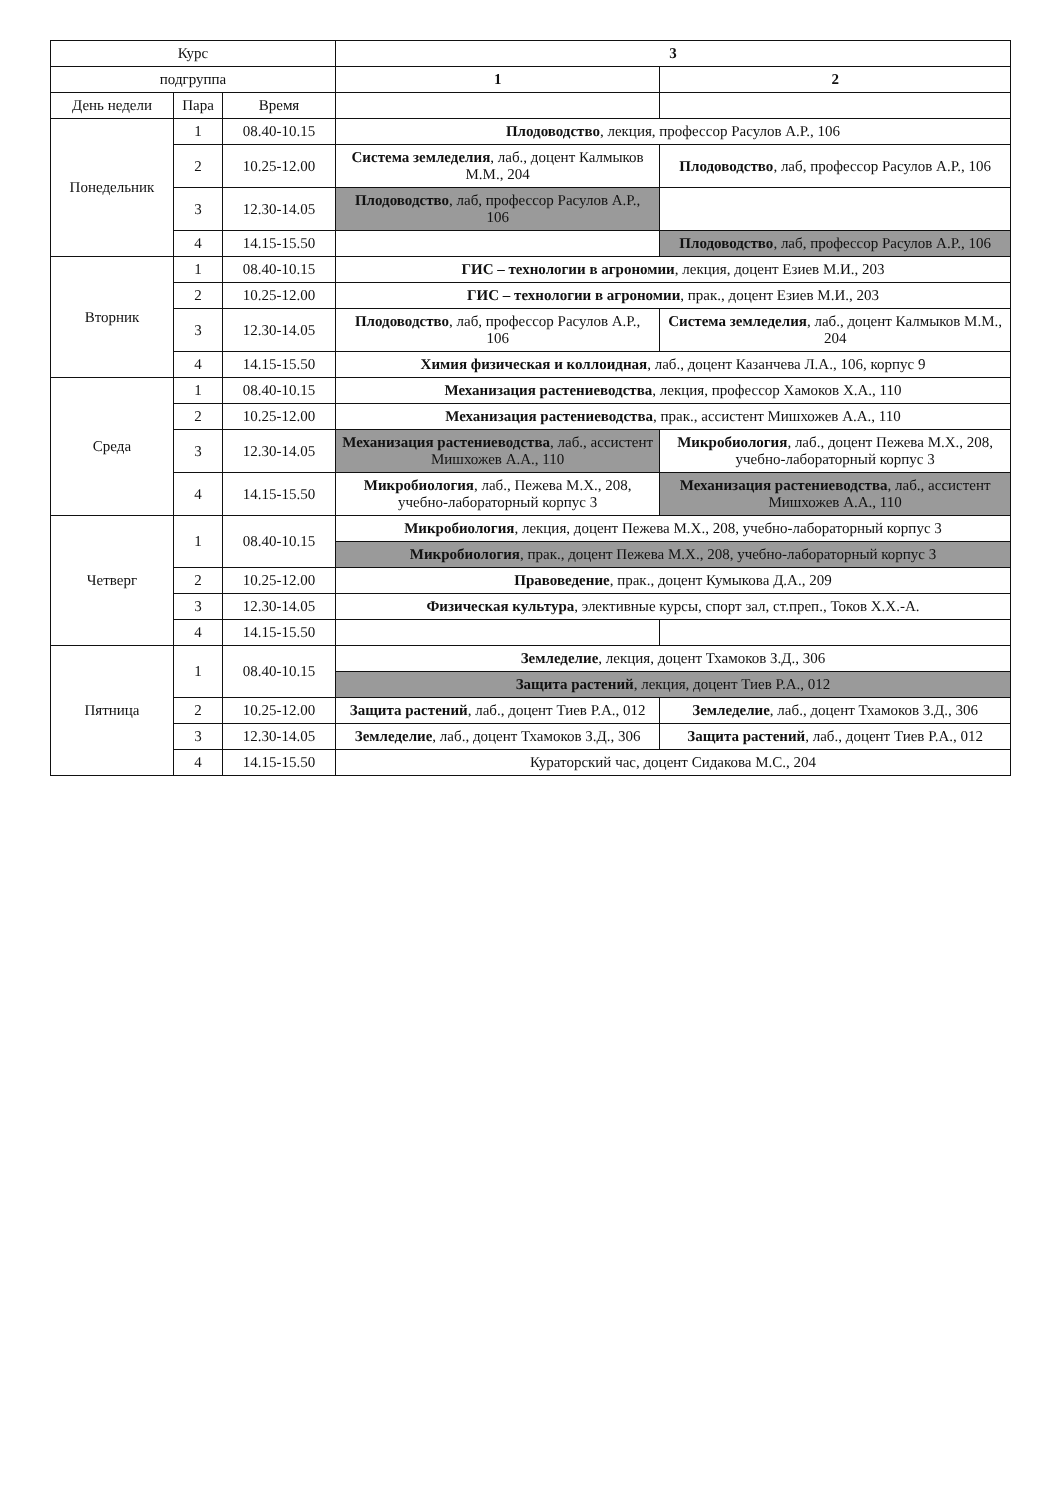| Курс | | | 3 | |
| --- | --- | --- | --- | --- |
| подгруппа | | | 1 | 2 |
| День недели | Пара | Время | | |
| Понедельник | 1 | 08.40-10.15 | Плодоводство , лекция, профессор Расулов А.Р., 106 | |
| | 2 | 10.25-12.00 | Система земледелия , лаб., доцент Калмыков М.М., 204 | Плодоводство , лаб, профессор Расулов А.Р., 106 |
| | 3 | 12.30-14.05 | Плодоводство , лаб, профессор Расулов А.Р., 106 | |
| | 4 | 14.15-15.50 | | Плодоводство , лаб, профессор Расулов А.Р., 106 |
| Вторник | 1 | 08.40-10.15 | ГИС – технологии в агрономии , лекция, доцент Езиев М.И., 203 | |
| | 2 | 10.25-12.00 | ГИС – технологии в агрономии , прак., доцент Езиев М.И., 203 | |
| | 3 | 12.30-14.05 | Плодоводство , лаб, профессор Расулов А.Р., 106 | Система земледелия , лаб., доцент Калмыков М.М., 204 |
| | 4 | 14.15-15.50 | Химия физическая и коллоидная , лаб., доцент Казанчева Л.А., 106, корпус 9 | |
| Среда | 1 | 08.40-10.15 | Механизация растениеводства , лекция, профессор Хамоков Х.А., 110 | |
| | 2 | 10.25-12.00 | Механизация растениеводства , прак., ассистент Мишхожев А.А., 110 | |
| | 3 | 12.30-14.05 | Механизация растениеводства , лаб., ассистент Мишхожев А.А., 110 | Микробиология , лаб., доцент Пежева М.Х., 208, учебно-лабораторный корпус 3 |
| | 4 | 14.15-15.50 | Микробиология , лаб., Пежева М.Х., 208, учебно-лабораторный корпус 3 | Механизация растениеводства , лаб., ассистент Мишхожев А.А., 110 |
| Четверг | 1 | 08.40-10.15 | Микробиология , лекция, доцент Пежева М.Х., 208, учебно-лабораторный корпус 3 | |
| | | | Микробиология , прак., доцент Пежева М.Х., 208, учебно-лабораторный корпус 3 | |
| | 2 | 10.25-12.00 | Правоведение , прак., доцент Кумыкова Д.А., 209 | |
| | 3 | 12.30-14.05 | Физическая культура , элективные курсы, спорт зал, ст.преп., Токов Х.Х.-А. | |
| | 4 | 14.15-15.50 | | |
| Пятница | 1 | 08.40-10.15 | Земледелие , лекция, доцент Тхамоков З.Д., 306 | |
| | | | Защита растений , лекция, доцент Тиев Р.А., 012 | |
| | 2 | 10.25-12.00 | Защита растений , лаб., доцент Тиев Р.А., 012 | Земледелие , лаб., доцент Тхамоков З.Д., 306 |
| | 3 | 12.30-14.05 | Земледелие , лаб., доцент Тхамоков З.Д., 306 | Защита растений , лаб., доцент Тиев Р.А., 012 |
| | 4 | 14.15-15.50 | Кураторский час, доцент Сидакова М.С., 204 | |